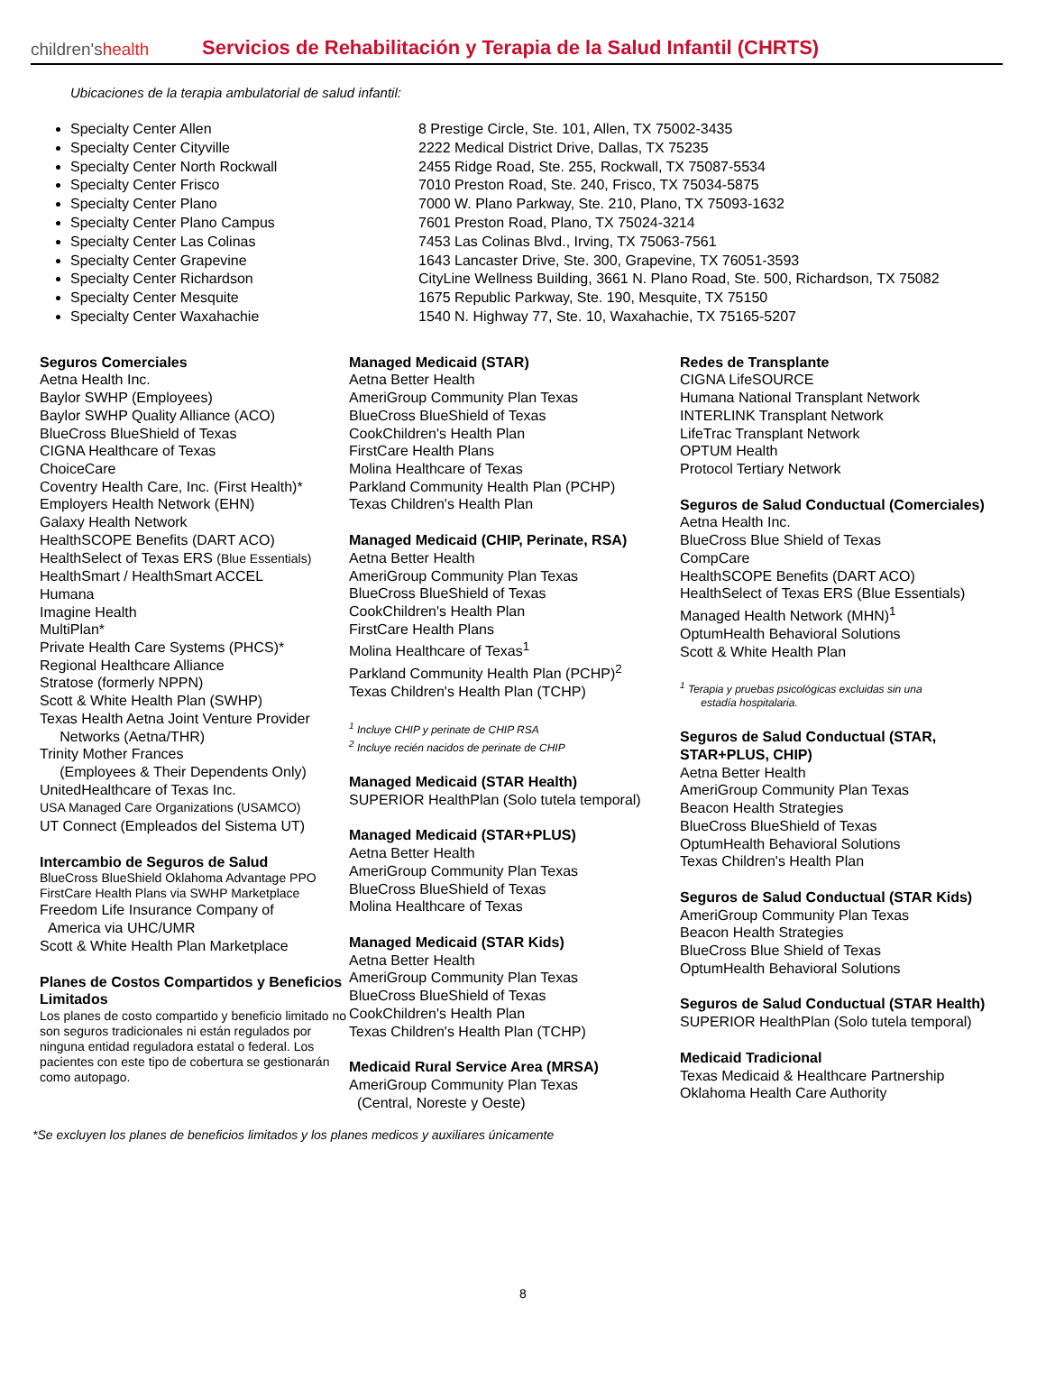children'shealth
Servicios de Rehabilitación y Terapia de la Salud Infantil (CHRTS)
Ubicaciones de la terapia ambulatorial de salud infantil:
Specialty Center Allen
Specialty Center Cityville
Specialty Center North Rockwall
Specialty Center Frisco
Specialty Center Plano
Specialty Center Plano Campus
Specialty Center Las Colinas
Specialty Center Grapevine
Specialty Center Richardson
Specialty Center Mesquite
Specialty Center Waxahachie
8 Prestige Circle, Ste. 101, Allen, TX 75002-3435
2222 Medical District Drive, Dallas, TX 75235
2455 Ridge Road, Ste. 255, Rockwall, TX 75087-5534
7010 Preston Road, Ste. 240, Frisco, TX 75034-5875
7000 W. Plano Parkway, Ste. 210, Plano, TX 75093-1632
7601 Preston Road, Plano, TX 75024-3214
7453 Las Colinas Blvd., Irving, TX 75063-7561
1643 Lancaster Drive, Ste. 300, Grapevine, TX 76051-3593
CityLine Wellness Building, 3661 N. Plano Road, Ste. 500, Richardson, TX 75082
1675 Republic Parkway, Ste. 190, Mesquite, TX 75150
1540 N. Highway 77, Ste. 10, Waxahachie, TX 75165-5207
Seguros Comerciales
Aetna Health Inc.
Baylor SWHP (Employees)
Baylor SWHP Quality Alliance (ACO)
BlueCross BlueShield of Texas
CIGNA Healthcare of Texas
ChoiceCare
Coventry Health Care, Inc. (First Health)*
Employers Health Network (EHN)
Galaxy Health Network
HealthSCOPE Benefits (DART ACO)
HealthSelect of Texas ERS (Blue Essentials)
HealthSmart / HealthSmart ACCEL
Humana
Imagine Health
MultiPlan*
Private Health Care Systems (PHCS)*
Regional Healthcare Alliance
Stratose (formerly NPPN)
Scott & White Health Plan (SWHP)
Texas Health Aetna Joint Venture Provider
Networks (Aetna/THR)
Trinity Mother Frances
(Employees & Their Dependents Only)
UnitedHealthcare of Texas Inc.
USA Managed Care Organizations (USAMCO)
UT Connect (Empleados del Sistema UT)
Intercambio de Seguros de Salud
BlueCross BlueShield Oklahoma Advantage PPO
FirstCare Health Plans via SWHP Marketplace
Freedom Life Insurance Company of
America via UHC/UMR
Scott & White Health Plan Marketplace
Planes de Costos Compartidos y Beneficios Limitados
Los planes de costo compartido y beneficio limitado no son seguros tradicionales ni están regulados por ninguna entidad reguladora estatal o federal. Los pacientes con este tipo de cobertura se gestionarán como autopago.
Managed Medicaid (STAR)
Aetna Better Health
AmeriGroup Community Plan Texas
BlueCross BlueShield of Texas
CookChildren's Health Plan
FirstCare Health Plans
Molina Healthcare of Texas
Parkland Community Health Plan (PCHP)
Texas Children's Health Plan
Managed Medicaid (CHIP, Perinate, RSA)
Aetna Better Health
AmeriGroup Community Plan Texas
BlueCross BlueShield of Texas
CookChildren's Health Plan
FirstCare Health Plans
Molina Healthcare of Texas<sup>1</sup>
Parkland Community Health Plan (PCHP)<sup>2</sup>
Texas Children's Health Plan (TCHP)
<sup>1</sup> Incluye CHIP y perinate de CHIP RSA
<sup>2</sup> Incluye recién nacidos de perinate de CHIP
Managed Medicaid (STAR Health)
SUPERIOR HealthPlan (Solo tutela temporal)
Managed Medicaid (STAR+PLUS)
Aetna Better Health
AmeriGroup Community Plan Texas
BlueCross BlueShield of Texas
Molina Healthcare of Texas
Managed Medicaid (STAR Kids)
Aetna Better Health
AmeriGroup Community Plan Texas
BlueCross BlueShield of Texas
CookChildren's Health Plan
Texas Children's Health Plan (TCHP)
Medicaid Rural Service Area (MRSA)
AmeriGroup Community Plan Texas
(Central, Noreste y Oeste)
Redes de Transplante
CIGNA LifeSOURCE
Humana National Transplant Network
INTERLINK Transplant Network
LifeTrac Transplant Network
OPTUM Health
Protocol Tertiary Network
Seguros de Salud Conductual (Comerciales)
Aetna Health Inc.
BlueCross Blue Shield of Texas
CompCare
HealthSCOPE Benefits (DART ACO)
HealthSelect of Texas ERS (Blue Essentials)
Managed Health Network (MHN)<sup>1</sup>
OptumHealth Behavioral Solutions
Scott & White Health Plan
<sup>1</sup> Terapia y pruebas psicológicas excluidas sin una
estadía hospitalaria.
Seguros de Salud Conductual (STAR, STAR+PLUS, CHIP)
Aetna Better Health
AmeriGroup Community Plan Texas
Beacon Health Strategies
BlueCross BlueShield of Texas
OptumHealth Behavioral Solutions
Texas Children's Health Plan
Seguros de Salud Conductual (STAR Kids)
AmeriGroup Community Plan Texas
Beacon Health Strategies
BlueCross Blue Shield of Texas
OptumHealth Behavioral Solutions
Seguros de Salud Conductual (STAR Health)
SUPERIOR HealthPlan (Solo tutela temporal)
Medicaid Tradicional
Texas Medicaid & Healthcare Partnership
Oklahoma Health Care Authority
*Se excluyen los planes de beneficios limitados y los planes medicos y auxiliares únicamente
8